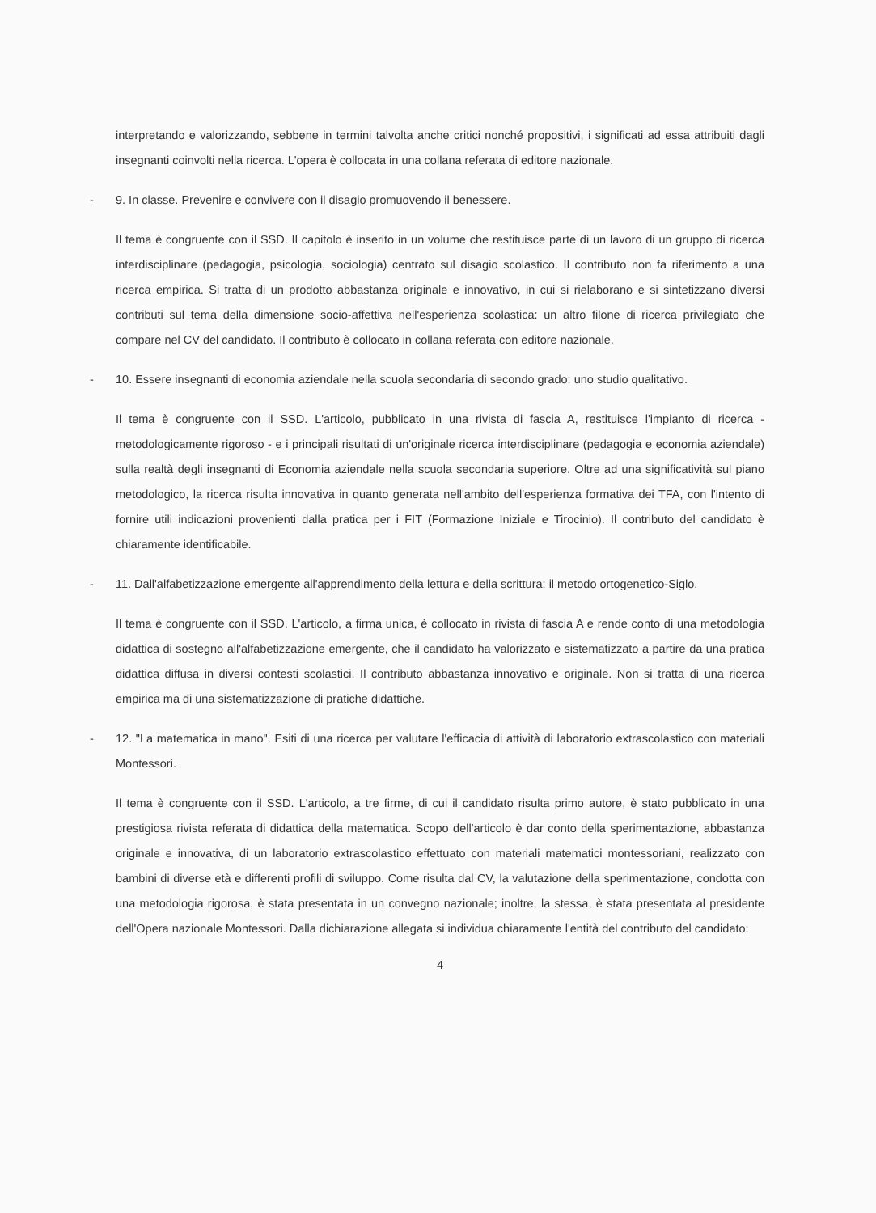interpretando e valorizzando, sebbene in termini talvolta anche critici nonché propositivi, i significati ad essa attribuiti dagli insegnanti coinvolti nella ricerca. L'opera è collocata in una collana referata di editore nazionale.
- 9. In classe. Prevenire e convivere con il disagio promuovendo il benessere.
Il tema è congruente con il SSD. Il capitolo è inserito in un volume che restituisce parte di un lavoro di un gruppo di ricerca interdisciplinare (pedagogia, psicologia, sociologia) centrato sul disagio scolastico. Il contributo non fa riferimento a una ricerca empirica. Si tratta di un prodotto abbastanza originale e innovativo, in cui si rielaborano e si sintetizzano diversi contributi sul tema della dimensione socio-affettiva nell'esperienza scolastica: un altro filone di ricerca privilegiato che compare nel CV del candidato. Il contributo è collocato in collana referata con editore nazionale.
- 10. Essere insegnanti di economia aziendale nella scuola secondaria di secondo grado: uno studio qualitativo.
Il tema è congruente con il SSD. L'articolo, pubblicato in una rivista di fascia A, restituisce l'impianto di ricerca - metodologicamente rigoroso - e i principali risultati di un'originale ricerca interdisciplinare (pedagogia e economia aziendale) sulla realtà degli insegnanti di Economia aziendale nella scuola secondaria superiore. Oltre ad una significatività sul piano metodologico, la ricerca risulta innovativa in quanto generata nell'ambito dell'esperienza formativa dei TFA, con l'intento di fornire utili indicazioni provenienti dalla pratica per i FIT (Formazione Iniziale e Tirocinio). Il contributo del candidato è chiaramente identificabile.
- 11. Dall'alfabetizzazione emergente all'apprendimento della lettura e della scrittura: il metodo ortogenetico-Siglo.
Il tema è congruente con il SSD. L'articolo, a firma unica, è collocato in rivista di fascia A e rende conto di una metodologia didattica di sostegno all'alfabetizzazione emergente, che il candidato ha valorizzato e sistematizzato a partire da una pratica didattica diffusa in diversi contesti scolastici. Il contributo abbastanza innovativo e originale. Non si tratta di una ricerca empirica ma di una sistematizzazione di pratiche didattiche.
- 12. "La matematica in mano". Esiti di una ricerca per valutare l'efficacia di attività di laboratorio extrascolastico con materiali Montessori.
Il tema è congruente con il SSD. L'articolo, a tre firme, di cui il candidato risulta primo autore, è stato pubblicato in una prestigiosa rivista referata di didattica della matematica. Scopo dell'articolo è dar conto della sperimentazione, abbastanza originale e innovativa, di un laboratorio extrascolastico effettuato con materiali matematici montessoriani, realizzato con bambini di diverse età e differenti profili di sviluppo. Come risulta dal CV, la valutazione della sperimentazione, condotta con una metodologia rigorosa, è stata presentata in un convegno nazionale; inoltre, la stessa, è stata presentata al presidente dell'Opera nazionale Montessori. Dalla dichiarazione allegata si individua chiaramente l'entità del contributo del candidato:
4